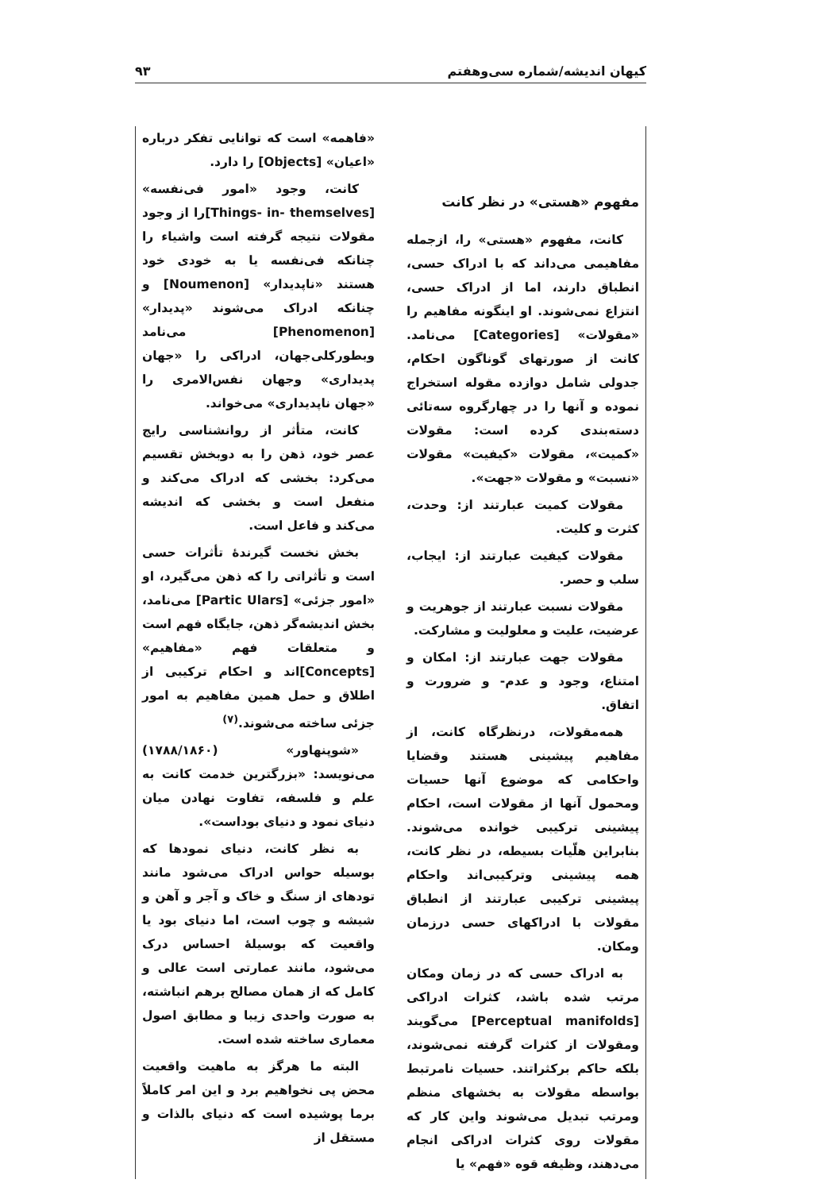کیهان اندیشه/شماره سی‌وهفتم ۹۳
مفهوم «هستی» در نظر کانت
کانت، مفهوم «هستی» را، ازجمله مفاهیمی می‌داند که با ادراک حسی، انطباق دارند، اما از ادراک حسی، انتزاع نمی‌شوند. او اینگونه مفاهیم را «مقولات» [Categories] می‌نامد. کانت از صورتهای گوناگون احکام، جدولی شامل دوازده مقوله استخراج نموده و آنها را در چهارگروه سه‌تائی دسته‌بندی کرده است: مقولات «کمیت»، مقولات «کیفیت» مقولات «نسبت» و مقولات «جهت».
مقولات کمیت عبارتند از: وحدت، کثرت و کلیت.
مقولات کیفیت عبارتند از: ایجاب، سلب و حصر.
مقولات نسبت عبارتند از جوهریت و عرضیت، علیت و معلولیت و مشارکت.
مقولات جهت عبارتند از: امکان و امتناع، وجود و عدم- و ضرورت و اتفاق.
همه‌مقولات، درنظرگاه کانت، از مفاهیم پیشینی هستند وقضایا واحکامی که موضوع آنها حسیات ومحمول آنها از مقولات است، احکام پیشینی ترکیبی خوانده می‌شوند. بنابراین هلّیات بسیطه، در نظر کانت، همه پیشینی وترکیبی‌اند واحکام پیشینی ترکیبی عبارتند از انطباق مقولات با ادراکهای حسی درزمان ومکان.
به ادراک حسی که در زمان ومکان مرتب شده باشد، کثرات ادراکی [Perceptual manifolds] می‌گویند ومقولات از کثرات گرفته نمی‌شوند، بلکه حاکم برکثراتند. حسیات نامرتبط بواسطه مقولات به بخشهای منظم ومرتب تبدیل می‌شوند واین کار که مقولات روی کثرات ادراکی انجام می‌دهند، وظیفه قوه «فهم» یا
«فاهمه» است که توانایی تفکر درباره «اعیان» [Objects] را دارد.
کانت، وجود «امور فی‌نفسه» [Things- in- themselves]را از وجود مقولات نتیجه گرفته است واشیاء را چنانکه فی‌نفسه یا به خودی خود هستند «ناپدیدار» [Noumenon] و چنانکه ادراک می‌شوند «پدیدار» [Phenomenon] می‌نامد وبطورکلی‌جهان، ادراکی را «جهان پدیداری» وجهان نفس‌الامری را «جهان ناپدیداری» می‌خواند.
کانت، متأثر از روانشناسی رایج عصر خود، ذهن را به دوبخش تقسیم می‌کرد: بخشی که ادراک می‌کند و منفعل است و بخشی که اندیشه می‌کند و فاعل است.
بخش نخست گیرندهٔ تأثرات حسی است و تأثراتی را که ذهن می‌گیرد، او «امور جزئی» [Partic Ulars] می‌نامد، بخش اندیشه‌گر ذهن، جایگاه فهم است و متعلقات فهم «مفاهیم» [Concepts]اند و احکام ترکیبی از اطلاق و حمل همین مفاهیم به امور جزئی ساخته می‌شوند.<sup>(۷)</sup>
«شوپنهاور» (۱۷۸۸/۱۸۶۰) می‌نویسد: «بزرگترین خدمت کانت به علم و فلسفه، تفاوت نهادن میان دنیای نمود و دنیای بوداست».
به نظر کانت، دنیای نمودها که بوسیله حواس ادراک می‌شود مانند تودهای از سنگ و خاک و آجر و آهن و شیشه و چوب است، اما دنیای بود یا واقعیت که بوسیلهٔ احساس درک می‌شود، مانند عمارتی است عالی و کامل که از همان مصالح برهم انباشته، به صورت واحدی زیبا و مطابق اصول معماری ساخته شده است.
البته ما هرگز به ماهیت واقعیت محض پی نخواهیم برد و این امر کاملاً برما پوشیده است که دنیای بالذات و مستقل از